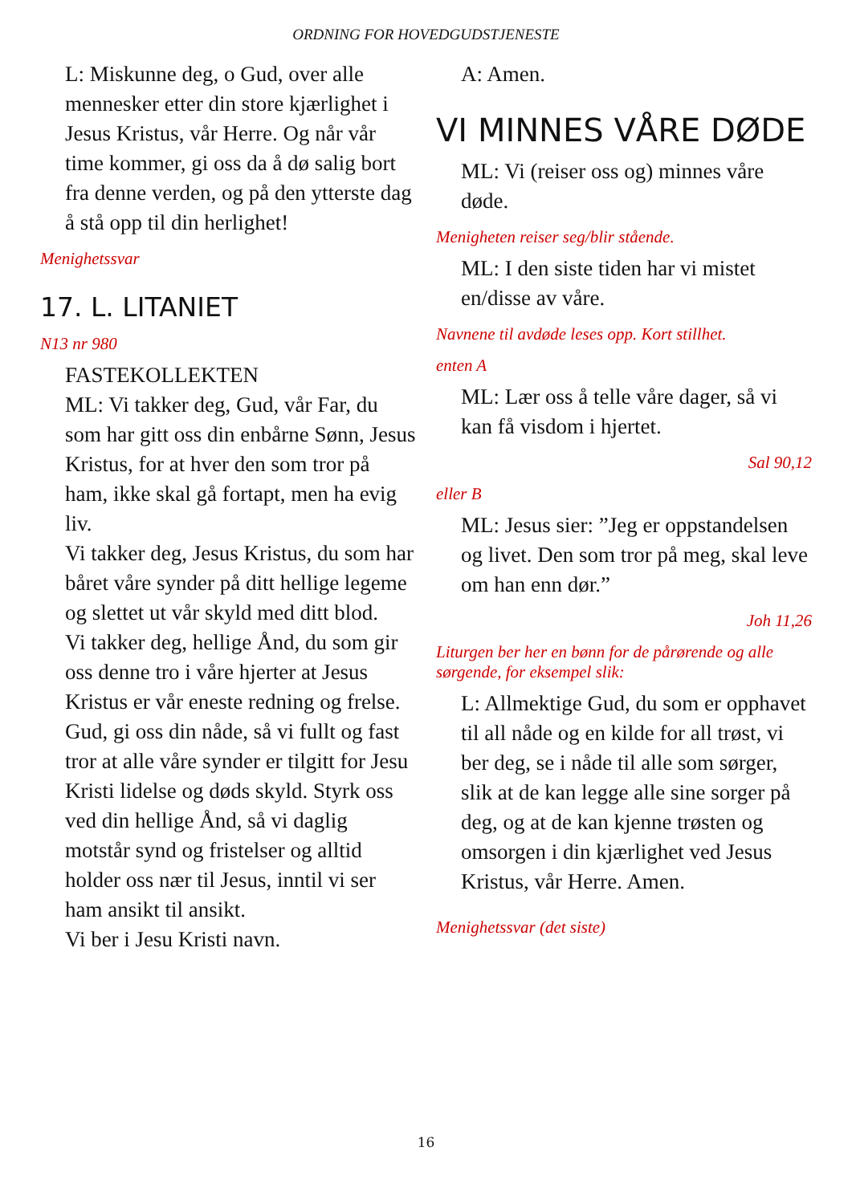ORDNING FOR HOVEDGUDSTJENESTE
L: Miskunne deg, o Gud, over alle mennesker etter din store kjærlighet i Jesus Kristus, vår Herre. Og når vår time kommer, gi oss da å dø salig bort fra denne verden, og på den ytterste dag å stå opp til din herlighet!
Menighetssvar
17. L. LITANIET
N13 nr 980
FASTEKOLLEKTEN
ML: Vi takker deg, Gud, vår Far, du som har gitt oss din enbårne Sønn, Jesus Kristus, for at hver den som tror på ham, ikke skal gå fortapt, men ha evig liv.
Vi takker deg, Jesus Kristus, du som har båret våre synder på ditt hellige legeme og slettet ut vår skyld med ditt blod.
Vi takker deg, hellige Ånd, du som gir oss denne tro i våre hjerter at Jesus Kristus er vår eneste redning og frelse.
Gud, gi oss din nåde, så vi fullt og fast tror at alle våre synder er tilgitt for Jesu Kristi lidelse og døds skyld. Styrk oss ved din hellige Ånd, så vi daglig motstår synd og fristelser og alltid holder oss nær til Jesus, inntil vi ser ham ansikt til ansikt.
Vi ber i Jesu Kristi navn.
A: Amen.
VI MINNES VÅRE DØDE
ML: Vi (reiser oss og) minnes våre døde.
Menigheten reiser seg/blir stående.
ML: I den siste tiden har vi mistet en/disse av våre.
Navnene til avdøde leses opp. Kort stillhet.
enten A
ML: Lær oss å telle våre dager, så vi kan få visdom i hjertet.
Sal 90,12
eller B
ML: Jesus sier: ”Jeg er oppstandelsen og livet. Den som tror på meg, skal leve om han enn dør.”
Joh 11,26
Liturgen ber her en bønn for de pårørende og alle sørgende, for eksempel slik:
L: Allmektige Gud, du som er opphavet til all nåde og en kilde for all trøst, vi ber deg, se i nåde til alle som sørger, slik at de kan legge alle sine sorger på deg, og at de kan kjenne trøsten og omsorgen i din kjærlighet ved Jesus Kristus, vår Herre. Amen.
Menighetssvar (det siste)
16